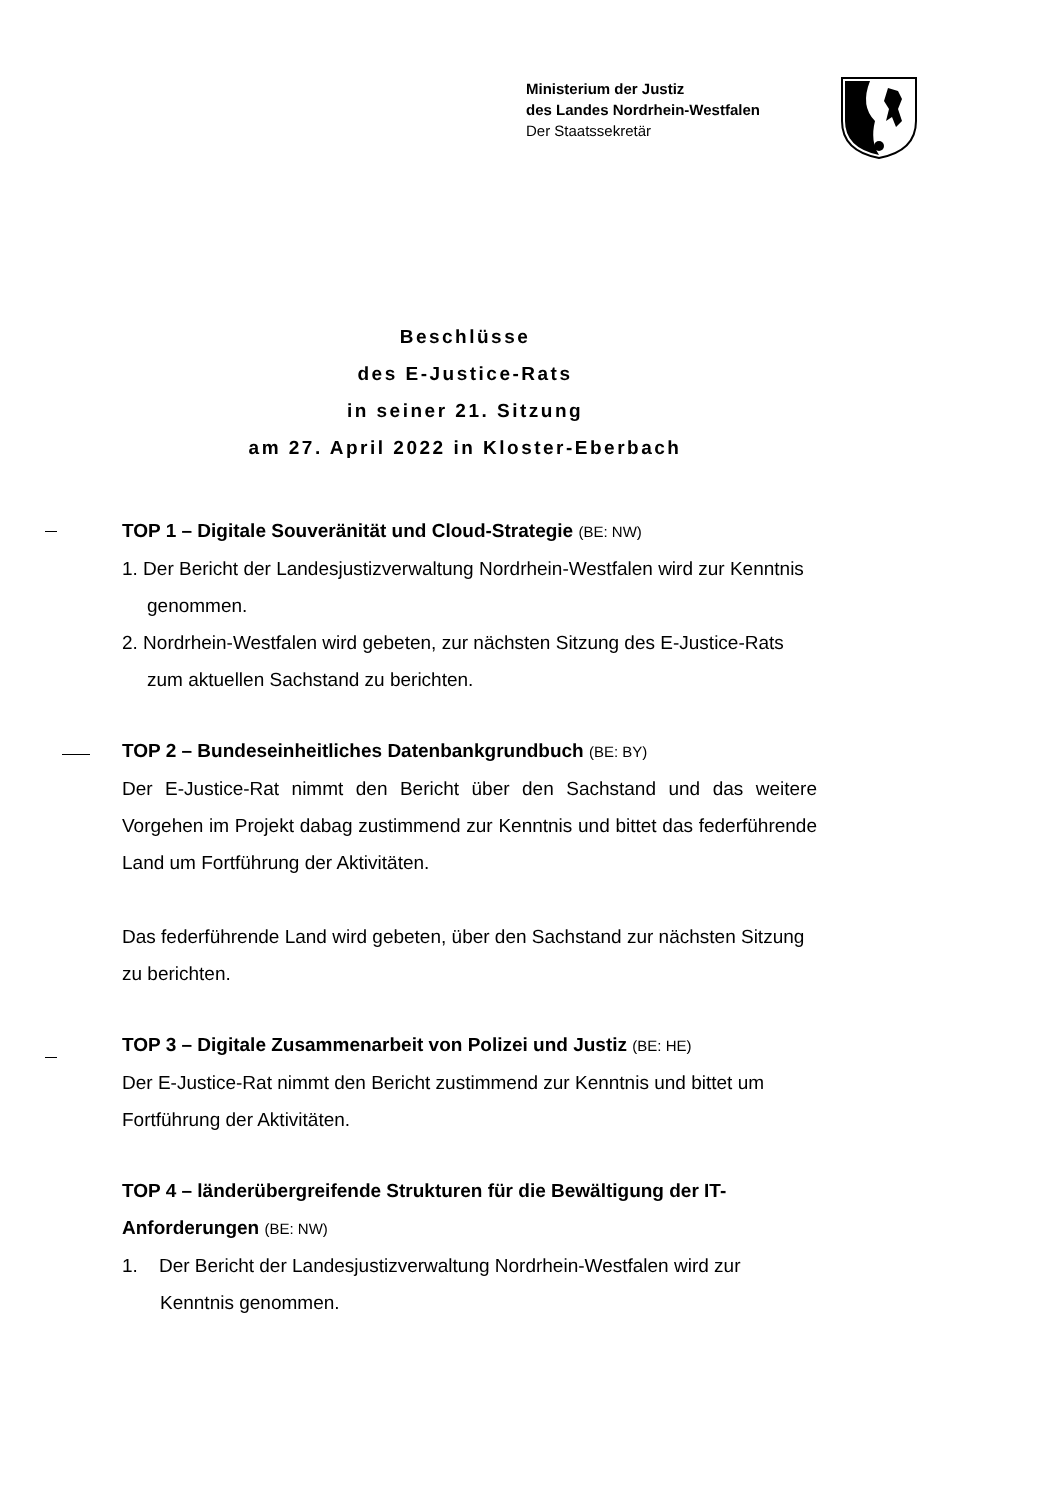Ministerium der Justiz
des Landes Nordrhein-Westfalen
Der Staatssekretär
Beschlüsse
des E-Justice-Rats
in seiner 21. Sitzung
am 27. April 2022 in Kloster-Eberbach
TOP 1 – Digitale Souveränität und Cloud-Strategie (BE: NW)
1. Der Bericht der Landesjustizverwaltung Nordrhein-Westfalen wird zur Kenntnis genommen.
2. Nordrhein-Westfalen wird gebeten, zur nächsten Sitzung des E-Jus­tice-Rats zum aktuellen Sachstand zu berichten.
TOP 2 – Bundeseinheitliches Datenbankgrundbuch (BE: BY)
Der E-Justice-Rat nimmt den Bericht über den Sachstand und das weitere Vorgehen im Projekt dabag zustimmend zur Kenntnis und bittet das fe­derführende Land um Fortführung der Aktivitäten.
Das federführende Land wird gebeten, über den Sachstand zur nächsten Sitzung zu berichten.
TOP 3 – Digitale Zusammenarbeit von Polizei und Justiz (BE: HE)
Der E-Justice-Rat nimmt den Bericht zustimmend zur Kenntnis und bittet um Fortführung der Aktivitäten.
TOP 4 – länderübergreifende Strukturen für die Bewältigung der IT-Anforderungen (BE: NW)
1. Der Bericht der Landesjustizverwaltung Nordrhein-Westfalen wird zur Kenntnis genommen.